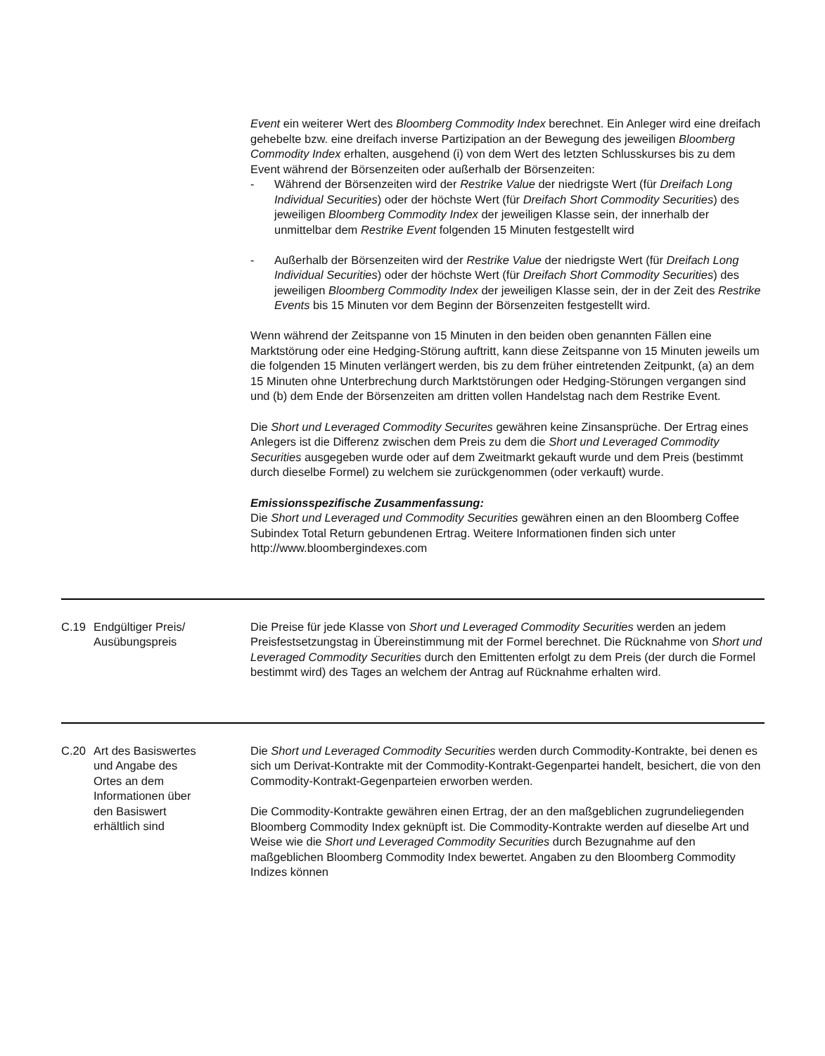Event ein weiterer Wert des Bloomberg Commodity Index berechnet. Ein Anleger wird eine dreifach gehebelte bzw. eine dreifach inverse Partizipation an der Bewegung des jeweiligen Bloomberg Commodity Index erhalten, ausgehend (i) von dem Wert des letzten Schlusskurses bis zu dem Event während der Börsenzeiten oder außerhalb der Börsenzeiten:
- Während der Börsenzeiten wird der Restrike Value der niedrigste Wert (für Dreifach Long Individual Securities) oder der höchste Wert (für Dreifach Short Commodity Securities) des jeweiligen Bloomberg Commodity Index der jeweiligen Klasse sein, der innerhalb der unmittelbar dem Restrike Event folgenden 15 Minuten festgestellt wird
- Außerhalb der Börsenzeiten wird der Restrike Value der niedrigste Wert (für Dreifach Long Individual Securities) oder der höchste Wert (für Dreifach Short Commodity Securities) des jeweiligen Bloomberg Commodity Index der jeweiligen Klasse sein, der in der Zeit des Restrike Events bis 15 Minuten vor dem Beginn der Börsenzeiten festgestellt wird.
Wenn während der Zeitspanne von 15 Minuten in den beiden oben genannten Fällen eine Marktstörung oder eine Hedging-Störung auftritt, kann diese Zeitspanne von 15 Minuten jeweils um die folgenden 15 Minuten verlängert werden, bis zu dem früher eintretenden Zeitpunkt, (a) an dem 15 Minuten ohne Unterbrechung durch Marktstörungen oder Hedging-Störungen vergangen sind und (b) dem Ende der Börsenzeiten am dritten vollen Handelstag nach dem Restrike Event.
Die Short und Leveraged Commodity Securites gewähren keine Zinsansprüche. Der Ertrag eines Anlegers ist die Differenz zwischen dem Preis zu dem die Short und Leveraged Commodity Securities ausgegeben wurde oder auf dem Zweitmarkt gekauft wurde und dem Preis (bestimmt durch dieselbe Formel) zu welchem sie zurückgenommen (oder verkauft) wurde.
Emissionsspezifische Zusammenfassung:
Die Short und Leveraged und Commodity Securities gewähren einen an den Bloomberg Coffee Subindex Total Return gebundenen Ertrag. Weitere Informationen finden sich unter http://www.bloombergindexes.com
C.19 Endgültiger Preis/ Ausübungspreis
Die Preise für jede Klasse von Short und Leveraged Commodity Securities werden an jedem Preisfestsetzungstag in Übereinstimmung mit der Formel berechnet. Die Rücknahme von Short und Leveraged Commodity Securities durch den Emittenten erfolgt zu dem Preis (der durch die Formel bestimmt wird) des Tages an welchem der Antrag auf Rücknahme erhalten wird.
C.20 Art des Basiswertes und Angabe des Ortes an dem Informationen über den Basiswert erhältlich sind
Die Short und Leveraged Commodity Securities werden durch Commodity-Kontrakte, bei denen es sich um Derivat-Kontrakte mit der Commodity-Kontrakt-Gegenpartei handelt, besichert, die von den Commodity-Kontrakt-Gegenparteien erworben werden.
Die Commodity-Kontrakte gewähren einen Ertrag, der an den maßgeblichen zugrundeliegenden Bloomberg Commodity Index geknüpft ist. Die Commodity-Kontrakte werden auf dieselbe Art und Weise wie die Short und Leveraged Commodity Securities durch Bezugnahme auf den maßgeblichen Bloomberg Commodity Index bewertet. Angaben zu den Bloomberg Commodity Indizes können